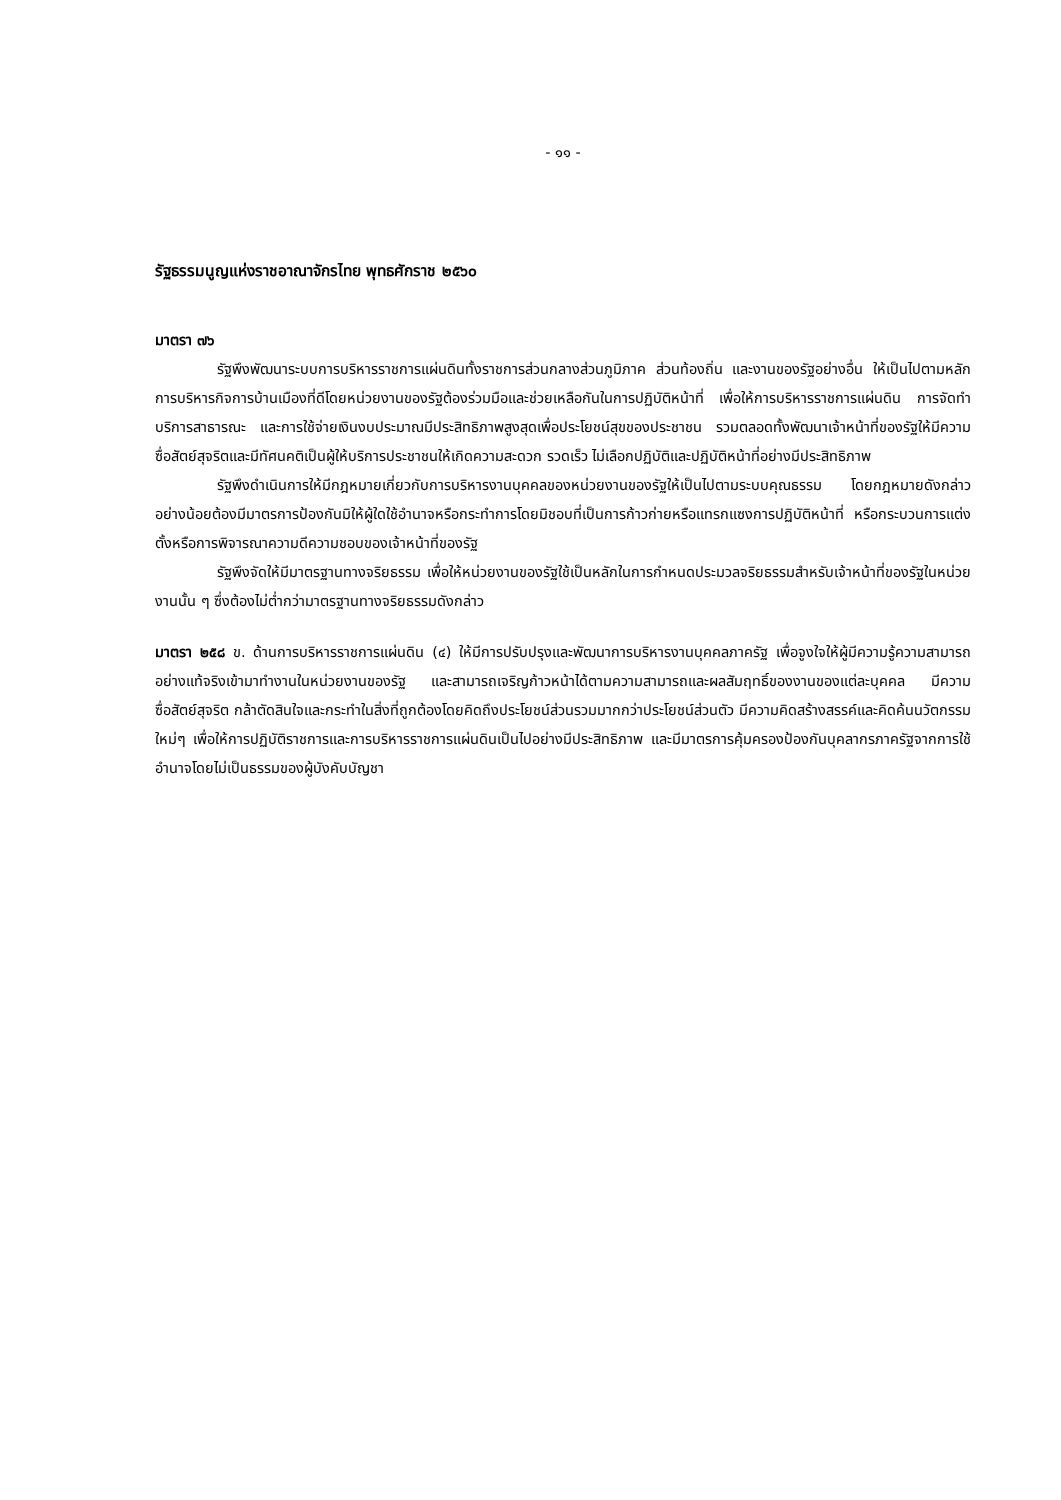- ๑๑ -
รัฐธรรมนูญแห่งราชอาณาจักรไทย พุทธศักราช ๒๕๖๐
มาตรา ๗๖
รัฐพึงพัฒนาระบบการบริหารราชการแผ่นดินทั้งราชการส่วนกลางส่วนภูมิภาค ส่วนท้องถิ่น และงานของรัฐอย่างอื่น ให้เป็นไปตามหลักการบริหารกิจการบ้านเมืองที่ดีโดยหน่วยงานของรัฐต้องร่วมมือและช่วยเหลือกันในการปฏิบัติหน้าที่ เพื่อให้การบริหารราชการแผ่นดิน การจัดทำบริการสาธารณะ และการใช้จ่ายเงินงบประมาณมีประสิทธิภาพสูงสุดเพื่อประโยชน์สุขของประชาชน รวมตลอดทั้งพัฒนาเจ้าหน้าที่ของรัฐให้มีความซื่อสัตย์สุจริตและมีทัศนคติเป็นผู้ให้บริการประชาชนให้เกิดความสะดวก รวดเร็ว ไม่เลือกปฏิบัติและปฏิบัติหน้าที่อย่างมีประสิทธิภาพ
รัฐพึงดำเนินการให้มีกฎหมายเกี่ยวกับการบริหารงานบุคคลของหน่วยงานของรัฐให้เป็นไปตามระบบคุณธรรม โดยกฎหมายดังกล่าวอย่างน้อยต้องมีมาตรการป้องกันมิให้ผู้ใดใช้อำนาจหรือกระทำการโดยมิชอบที่เป็นการก้าวก่ายหรือแทรกแซงการปฏิบัติหน้าที่ หรือกระบวนการแต่งตั้งหรือการพิจารณาความดีความชอบของเจ้าหน้าที่ของรัฐ
รัฐพึงจัดให้มีมาตรฐานทางจริยธรรม เพื่อให้หน่วยงานของรัฐใช้เป็นหลักในการกำหนดประมวลจริยธรรมสำหรับเจ้าหน้าที่ของรัฐในหน่วยงานนั้น ๆ ซึ่งต้องไม่ต่ำกว่ามาตรฐานทางจริยธรรมดังกล่าว
มาตรา ๒๕๘ ข. ด้านการบริหารราชการแผ่นดิน (๔) ให้มีการปรับปรุงและพัฒนาการบริหารงานบุคคลภาครัฐ เพื่อจูงใจให้ผู้มีความรู้ความสามารถอย่างแท้จริงเข้ามาทำงานในหน่วยงานของรัฐ และสามารถเจริญก้าวหน้าได้ตามความสามารถและผลสัมฤทธิ์ของงานของแต่ละบุคคล มีความซื่อสัตย์สุจริต กล้าตัดสินใจและกระทำในสิ่งที่ถูกต้องโดยคิดถึงประโยชน์ส่วนรวมมากกว่าประโยชน์ส่วนตัว มีความคิดสร้างสรรค์และคิดค้นนวัตกรรมใหม่ๆ เพื่อให้การปฏิบัติราชการและการบริหารราชการแผ่นดินเป็นไปอย่างมีประสิทธิภาพ และมีมาตรการคุ้มครองป้องกันบุคลากรภาครัฐจากการใช้อำนาจโดยไม่เป็นธรรมของผู้บังคับบัญชา